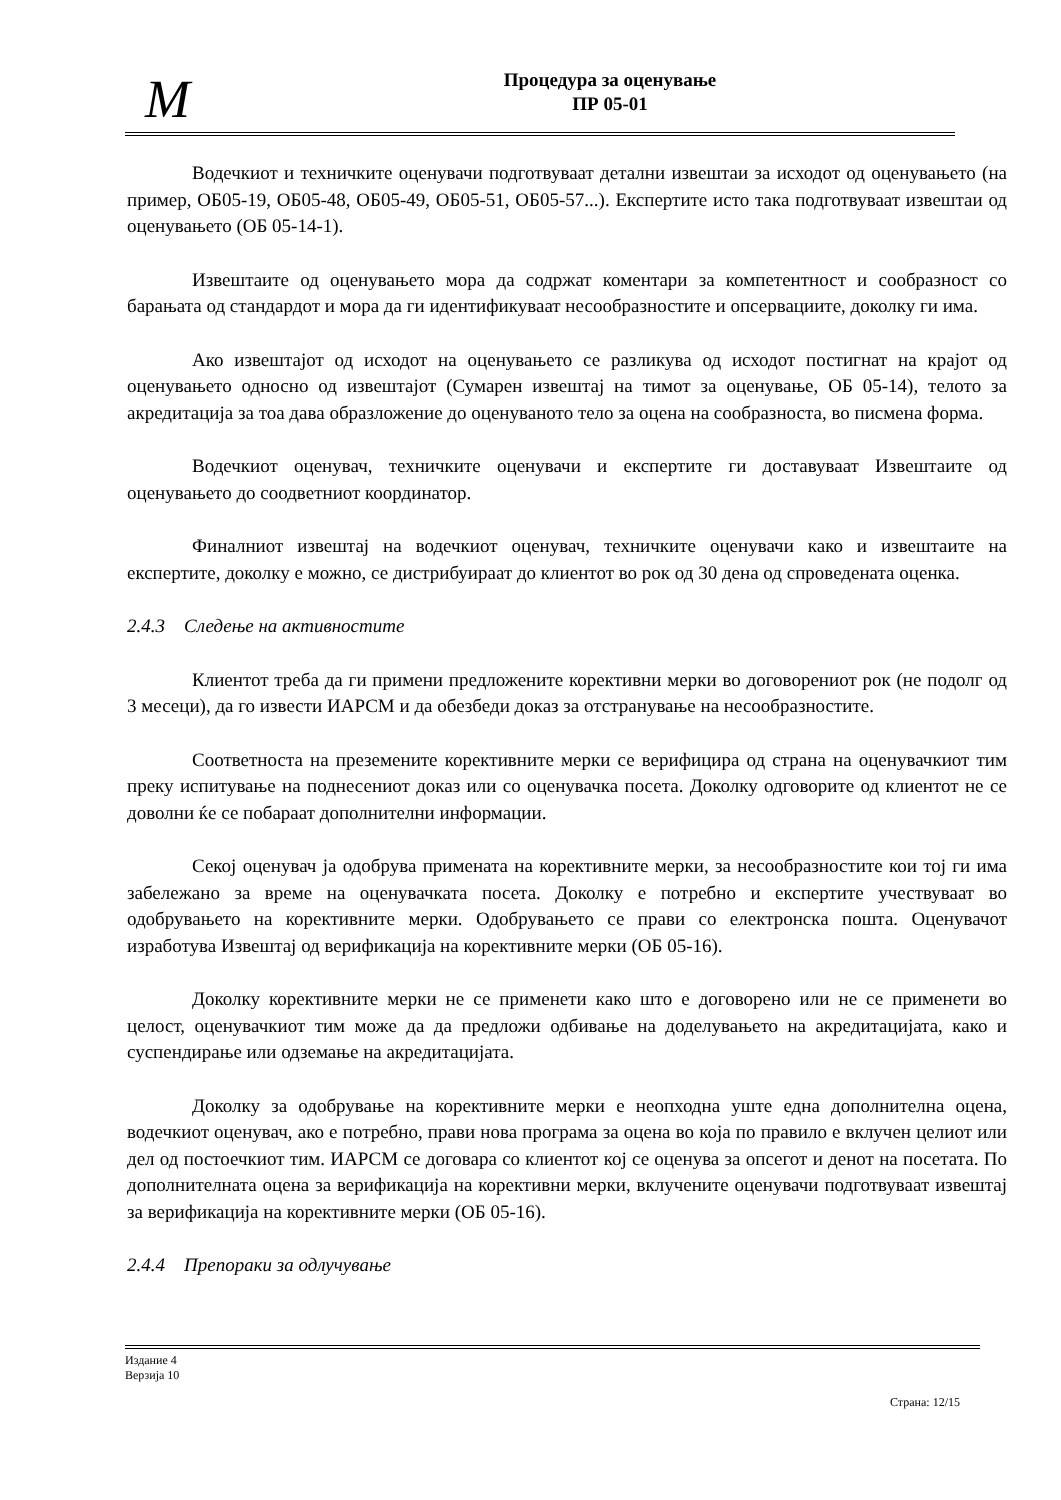M
Процедура за оценување
ПР 05-01
Водечкиот и техничките оценувачи подготвуваат детални извештаи за исходот од оценувањето (на пример, ОБ05-19, ОБ05-48, ОБ05-49, ОБ05-51, ОБ05-57...). Експертите исто така подготвуваат извештаи од оценувањето (ОБ 05-14-1).
Извештаите од оценувањето мора да содржат коментари за компетентност и сообразност со барањата од стандардот и мора да ги идентификуваат несообразностите и опсервациите, доколку ги има.
Ако извештајот од исходот на оценувањето се разликува од исходот постигнат на крајот од оценувањето односно од извештајот (Сумарен извештај на тимот за оценување, ОБ 05-14), телото за акредитација за тоа дава образложение до оценуваното тело за оцена на сообразноста, во писмена форма.
Водечкиот оценувач, техничките оценувачи и експертите ги доставуваат Извештаите од оценувањето до соодветниот координатор.
Финалниот извештај на водечкиот оценувач, техничките оценувачи како и извештаите на експертите, доколку е можно, се дистрибуираат до клиентот во рок од 30 дена од спроведената оценка.
2.4.3 Следење на активностите
Клиентот треба да ги примени предложените корективни мерки во договорениот рок (не подолг од 3 месеци), да го извести ИАРСМ и да обезбеди доказ за отстранување на несообразностите.
Соответноста на преземените корективните мерки се верифицира од страна на оценувачкиот тим преку испитување на поднесениот доказ или со оценувачка посета. Доколку одговорите од клиентот не се доволни ќе се побараат дополнителни информации.
Секој оценувач ја одобрува примената на корективните мерки, за несообразностите кои тој ги има забележано за време на оценувачката посета. Доколку е потребно и експертите учествуваат во одобрувањето на корективните мерки. Одобрувањето се прави со електронска пошта. Оценувачот изработува Извештај од верификација на корективните мерки (ОБ 05-16).
Доколку корективните мерки не се применети како што е договорено или не се применети во целост, оценувачкиот тим може да да предложи одбивање на доделувањето на акредитацијата, како и суспендирање или одземање на акредитацијата.
Доколку за одобрување на корективните мерки е неопходна уште една дополнителна оцена, водечкиот оценувач, ако е потребно, прави нова програма за оцена во која по правило е вклучен целиот или дел од постоечкиот тим. ИАРСМ се договара со клиентот кој се оценува за опсегот и денот на посетата. По дополнителната оцена за верификација на корективни мерки, вклучените оценувачи подготвуваат извештај за верификација на корективните мерки (ОБ 05-16).
2.4.4 Препораки за одлучување
Издание 4
Верзија 10
Страна: 12/15